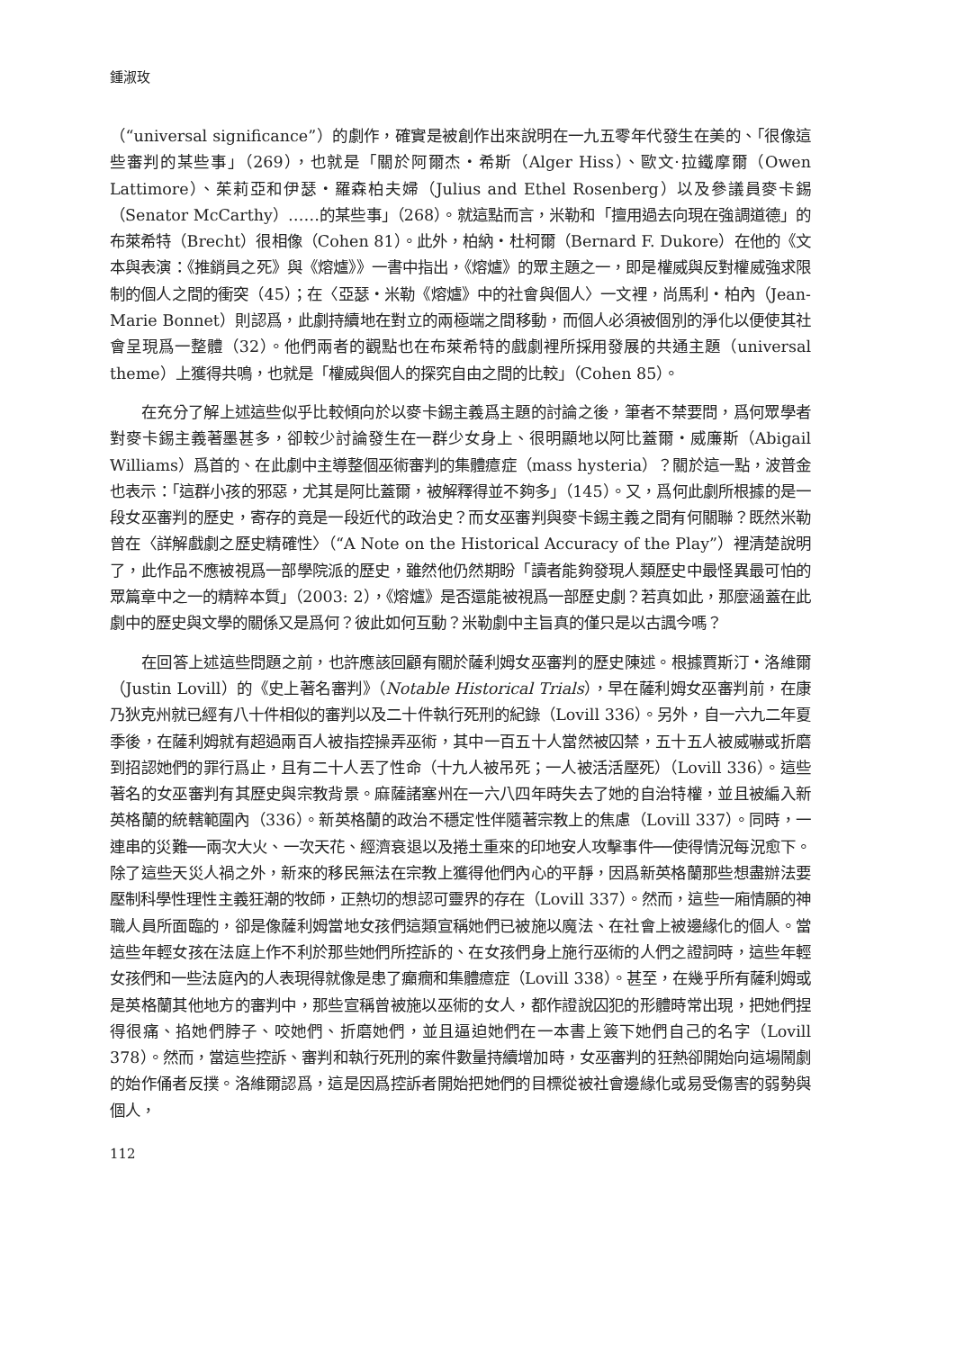鍾淑玫
（“universal significance”）的劇作，確實是被創作出來說明在一九五零年代發生在美的、「很像這些審判的某些事」（269），也就是「關於阿爾杰・希斯（Alger Hiss）、歐文·拉鐵摩爾（Owen Lattimore）、茱莉亞和伊瑟・羅森柏夫婦（Julius and Ethel Rosenberg）以及參議員麥卡錫（Senator McCarthy）……的某些事」（268）。就這點而言，米勒和「擅用過去向現在強調道德」的布萊希特（Brecht）很相像（Cohen 81）。此外，柏納・杜柯爾（Bernard F. Dukore）在他的《文本與表演：《推銷員之死》與《熔爐》》一書中指出，《熔爐》的眾主題之一，即是權威與反對權威強求限制的個人之間的衝突（45）；在〈亞瑟・米勒《熔爐》中的社會與個人〉一文裡，尚馬利・柏內（Jean-Marie Bonnet）則認爲，此劇持續地在對立的兩極端之間移動，而個人必須被個別的淨化以便使其社會呈現爲一整體（32）。他們兩者的觀點也在布萊希特的戲劇裡所採用發展的共通主題（universal theme）上獲得共鳴，也就是「權威與個人的探究自由之間的比較」（Cohen 85）。
在充分了解上述這些似乎比較傾向於以麥卡錫主義爲主題的討論之後，筆者不禁要問，爲何眾學者對麥卡錫主義著墨甚多，卻較少討論發生在一群少女身上、很明顯地以阿比蓋爾・威廉斯（Abigail Williams）爲首的、在此劇中主導整個巫術審判的集體癔症（mass hysteria）？關於這一點，波普金也表示：「這群小孩的邪惡，尤其是阿比蓋爾，被解釋得並不夠多」（145）。又，爲何此劇所根據的是一段女巫審判的歷史，寄存的竟是一段近代的政治史？而女巫審判與麥卡錫主義之間有何關聯？既然米勒曾在〈詳解戲劇之歷史精確性〉（“A Note on the Historical Accuracy of the Play”）裡清楚說明了，此作品不應被視爲一部學院派的歷史，雖然他仍然期盼「讀者能夠發現人類歷史中最怪異最可怕的眾篇章中之一的精粹本質」（2003: 2），《熔爐》是否還能被視爲一部歷史劇？若真如此，那麼涵蓋在此劇中的歷史與文學的關係又是爲何？彼此如何互動？米勒劇中主旨真的僅只是以古諷今嗎？
在回答上述這些問題之前，也許應該回顧有關於薩利姆女巫審判的歷史陳述。根據賈斯汀・洛維爾（Justin Lovill）的《史上著名審判》（Notable Historical Trials），早在薩利姆女巫審判前，在康乃狄克州就已經有八十件相似的審判以及二十件執行死刑的紀錄（Lovill 336）。另外，自一六九二年夏季後，在薩利姆就有超過兩百人被指控操弄巫術，其中一百五十人當然被囚禁，五十五人被威嚇或折磨到招認她們的罪行爲止，且有二十人丟了性命（十九人被吊死；一人被活活壓死）（Lovill 336）。這些著名的女巫審判有其歷史與宗教背景。麻薩諸塞州在一六八四年時失去了她的自治特權，並且被編入新英格蘭的統轄範圍內（336）。新英格蘭的政治不穩定性伴隨著宗教上的焦慮（Lovill 337）。同時，一連串的災難──兩次大火、一次天花、經濟衰退以及捲土重來的印地安人攻擊事件──使得情況每況愈下。除了這些天災人禍之外，新來的移民無法在宗教上獲得他們內心的平靜，因爲新英格蘭那些想盡辦法要壓制科學性理性主義狂潮的牧師，正熱切的想認可靈界的存在（Lovill 337）。然而，這些一廂情願的神職人員所面臨的，卻是像薩利姆當地女孩們這類宣稱她們已被施以魔法、在社會上被邊緣化的個人。當這些年輕女孩在法庭上作不利於那些她們所控訴的、在女孩們身上施行巫術的人們之證詞時，這些年輕女孩們和一些法庭內的人表現得就像是患了癲癇和集體癔症（Lovill 338）。甚至，在幾乎所有薩利姆或是英格蘭其他地方的審判中，那些宣稱曾被施以巫術的女人，都作證說囚犯的形體時常出現，把她們捏得很痛、掐她們脖子、咬她們、折磨她們，並且逼迫她們在一本書上簽下她們自己的名字（Lovill 378）。然而，當這些控訴、審判和執行死刑的案件數量持續增加時，女巫審判的狂熱卻開始向這場鬧劇的始作俑者反撲。洛維爾認爲，這是因爲控訴者開始把她們的目標從被社會邊緣化或易受傷害的弱勢與個人，
112